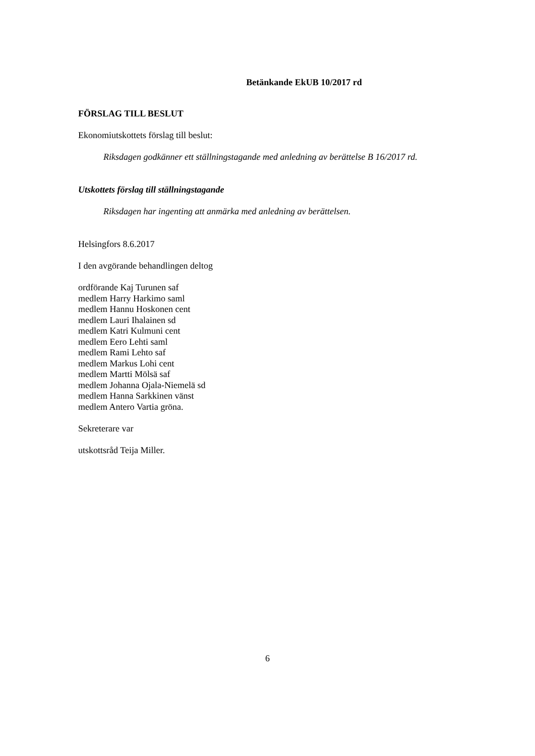Betänkande EkUB 10/2017 rd
FÖRSLAG TILL BESLUT
Ekonomiutskottets förslag till beslut:
Riksdagen godkänner ett ställningstagande med anledning av berättelse B 16/2017 rd.
Utskottets förslag till ställningstagande
Riksdagen har ingenting att anmärka med anledning av berättelsen.
Helsingfors 8.6.2017
I den avgörande behandlingen deltog
ordförande Kaj Turunen saf
medlem Harry Harkimo saml
medlem Hannu Hoskonen cent
medlem Lauri Ihalainen sd
medlem Katri Kulmuni cent
medlem Eero Lehti saml
medlem Rami Lehto saf
medlem Markus Lohi cent
medlem Martti Mölsä saf
medlem Johanna Ojala-Niemelä sd
medlem Hanna Sarkkinen vänst
medlem Antero Vartia gröna.
Sekreterare var
utskottsråd Teija Miller.
6